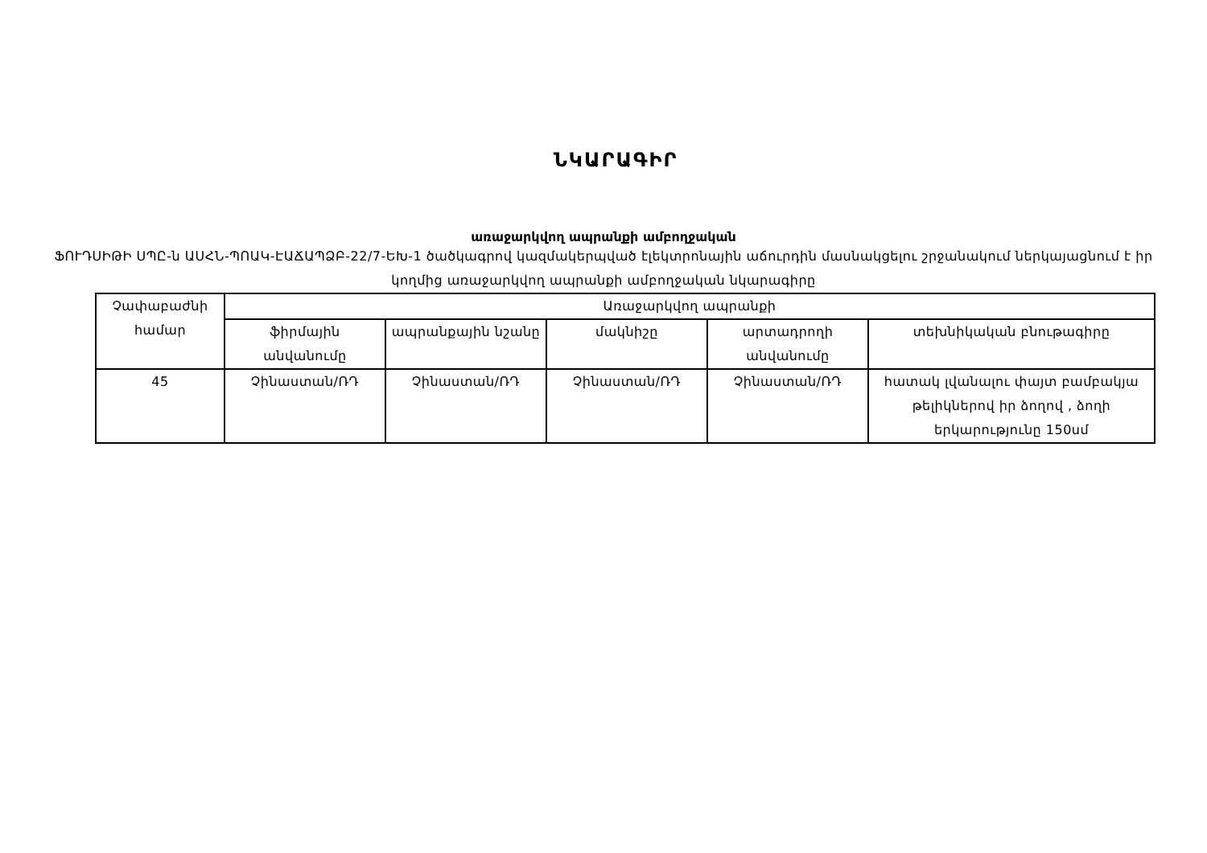ՆԿԱՐԱԳԻՐ
առաջարկվող ապրանքի ամբողջական
ՖՈՒԴՍԻԹԻ ՍՊԸ-ն ԱՍՀՆ-ՊՈԱԿ-ԷԱՃԱՊՁԲ-22/7-ԵԽ-1 ծածկագրով կազմակերպված էլեկտրոնային աճուրդին մասնակցելու շրջանակում ներկայացնում է իր կողմից առաջարկվող ապրանքի ամբողջական նկարագիրը
| Չափաբաժնի համար | Առաջարկվող ապրանքի | | | | |
| --- | --- | --- | --- | --- | --- |
| | ֆիրմային անվանումը | ապրանքային նշանը | մակնիշը | արտադրողի անվանումը | տեխնիկական բնութագիրը |
| 45 | Չինաստան/ՌԴ | Չինաստան/ՌԴ | Չինաստան/ՌԴ | Չինաստան/ՌԴ | հատակ լվանալու փայտ բամբակյա թելիկներով իր ձողով , ձողի երկարությունը 150սմ |